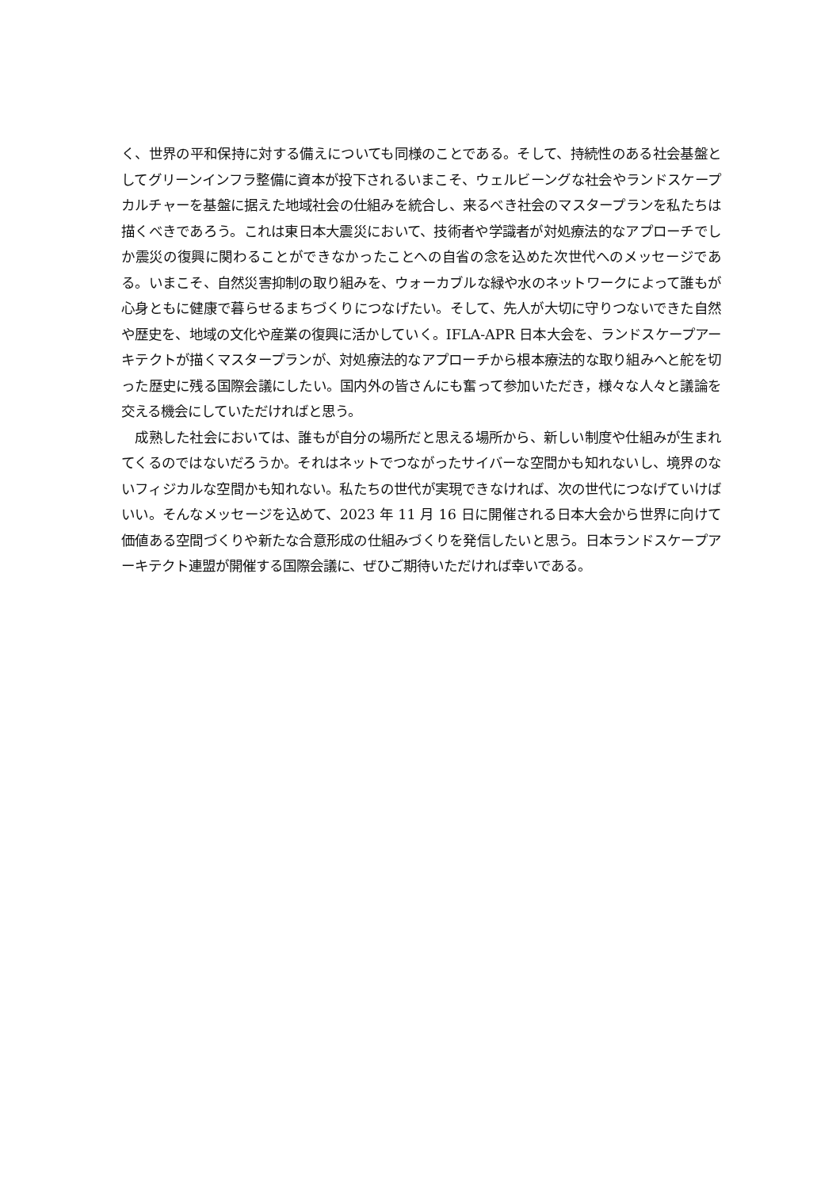く、世界の平和保持に対する備えについても同様のことである。そして、持続性のある社会基盤としてグリーンインフラ整備に資本が投下されるいまこそ、ウェルビーングな社会やランドスケープカルチャーを基盤に据えた地域社会の仕組みを統合し、来るべき社会のマスタープランを私たちは描くべきであろう。これは東日本大震災において、技術者や学識者が対処療法的なアプローチでしか震災の復興に関わることができなかったことへの自省の念を込めた次世代へのメッセージである。いまこそ、自然災害抑制の取り組みを、ウォーカブルな緑や水のネットワークによって誰もが心身ともに健康で暮らせるまちづくりにつなげたい。そして、先人が大切に守りつないできた自然や歴史を、地域の文化や産業の復興に活かしていく。IFLA-APR 日本大会を、ランドスケープアーキテクトが描くマスタープランが、対処療法的なアプローチから根本療法的な取り組みへと舵を切った歴史に残る国際会議にしたい。国内外の皆さんにも奮って参加いただき，様々な人々と議論を交える機会にしていただければと思う。
　成熟した社会においては、誰もが自分の場所だと思える場所から、新しい制度や仕組みが生まれてくるのではないだろうか。それはネットでつながったサイバーな空間かも知れないし、境界のないフィジカルな空間かも知れない。私たちの世代が実現できなければ、次の世代につなげていけばいい。そんなメッセージを込めて、2023 年 11 月 16 日に開催される日本大会から世界に向けて価値ある空間づくりや新たな合意形成の仕組みづくりを発信したいと思う。日本ランドスケープアーキテクト連盟が開催する国際会議に、ぜひご期待いただければ幸いである。